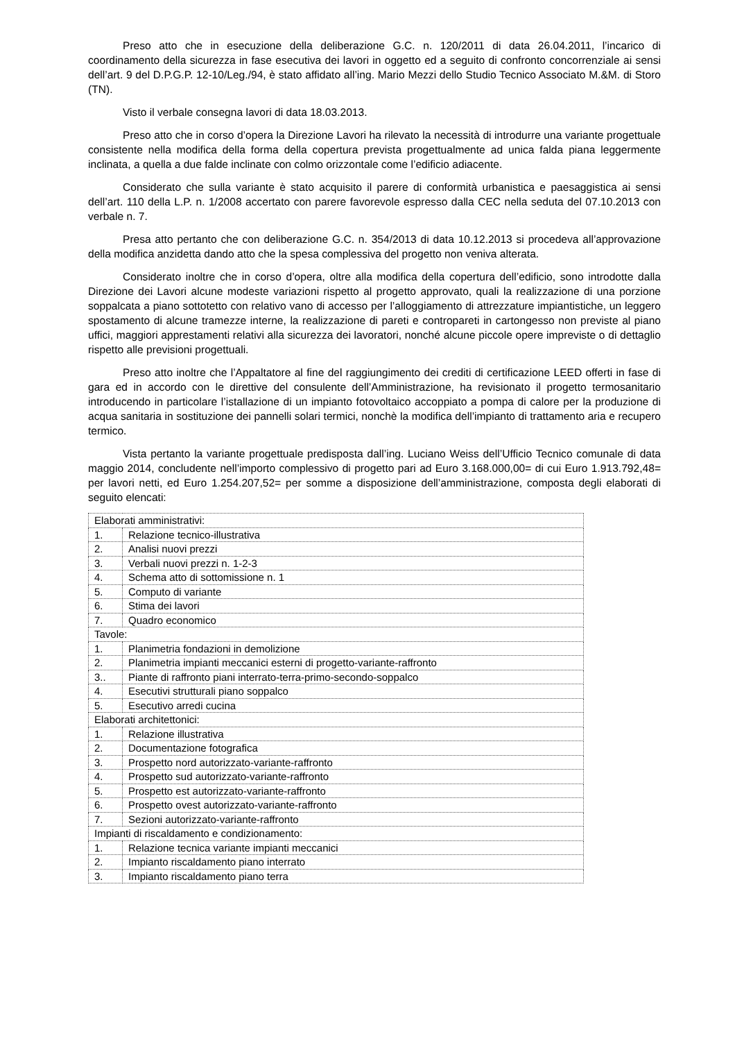Preso atto che in esecuzione della deliberazione G.C. n. 120/2011 di data 26.04.2011, l’incarico di coordinamento della sicurezza in fase esecutiva dei lavori in oggetto ed a seguito di confronto concorrenziale ai sensi dell’art. 9 del D.P.G.P. 12-10/Leg./94, è stato affidato all’ing. Mario Mezzi dello Studio Tecnico Associato M.&M. di Storo (TN).
Visto il verbale consegna lavori di data 18.03.2013.
Preso atto che in corso d’opera la Direzione Lavori ha rilevato la necessità di introdurre una variante progettuale consistente nella modifica della forma della copertura prevista progettualmente ad unica falda piana leggermente inclinata, a quella a due falde inclinate con colmo orizzontale come l’edificio adiacente.
Considerato che sulla variante è stato acquisito il parere di conformità urbanistica e paesaggistica ai sensi dell’art. 110 della L.P. n. 1/2008 accertato con parere favorevole espresso dalla CEC nella seduta del 07.10.2013 con verbale n. 7.
Presa atto pertanto che con deliberazione G.C. n. 354/2013 di data 10.12.2013 si procedeva all’approvazione della modifica anzidetta dando atto che la spesa complessiva del progetto non veniva alterata.
Considerato inoltre che in corso d’opera, oltre alla modifica della copertura dell’edificio, sono introdotte dalla Direzione dei Lavori alcune modeste variazioni rispetto al progetto approvato, quali la realizzazione di una porzione soppalcata a piano sottotetto con relativo vano di accesso per l’alloggiamento di attrezzature impiantistiche, un leggero spostamento di alcune tramezze interne, la realizzazione di pareti e contropareti in cartongesso non previste al piano uffici, maggiori apprestamenti relativi alla sicurezza dei lavoratori, nonché alcune piccole opere impreviste o di dettaglio rispetto alle previsioni progettuali.
Preso atto inoltre che l’Appaltatore al fine del raggiungimento dei crediti di certificazione LEED offerti in fase di gara ed in accordo con le direttive del consulente dell’Amministrazione, ha revisionato il progetto termosanitario introducendo in particolare l’istallazione di un impianto fotovoltaico accoppiato a pompa di calore per la produzione di acqua sanitaria in sostituzione dei pannelli solari termici, nonchè la modifica dell’impianto di trattamento aria e recupero termico.
Vista pertanto la variante progettuale predisposta dall’ing. Luciano Weiss dell’Ufficio Tecnico comunale di data maggio 2014, concludente nell’importo complessivo di progetto pari ad Euro 3.168.000,00= di cui Euro 1.913.792,48= per lavori netti, ed Euro 1.254.207,52= per somme a disposizione dell’amministrazione, composta degli elaborati di seguito elencati:
| Elaborati amministrativi: | |
| 1. | Relazione tecnico-illustrativa |
| 2. | Analisi nuovi prezzi |
| 3. | Verbali nuovi prezzi n. 1-2-3 |
| 4. | Schema atto di sottomissione n. 1 |
| 5. | Computo di variante |
| 6. | Stima dei lavori |
| 7. | Quadro economico |
| Tavole: | |
| 1. | Planimetria fondazioni in demolizione |
| 2. | Planimetria impianti meccanici esterni di progetto-variante-raffronto |
| 3.. | Piante di raffronto piani interrato-terra-primo-secondo-soppalco |
| 4. | Esecutivi strutturali piano soppalco |
| 5. | Esecutivo arredi cucina |
| Elaborati architettonici: | |
| 1. | Relazione illustrativa |
| 2. | Documentazione fotografica |
| 3. | Prospetto nord autorizzato-variante-raffronto |
| 4. | Prospetto sud autorizzato-variante-raffronto |
| 5. | Prospetto est autorizzato-variante-raffronto |
| 6. | Prospetto ovest autorizzato-variante-raffronto |
| 7. | Sezioni autorizzato-variante-raffronto |
| Impianti di riscaldamento e condizionamento: | |
| 1. | Relazione tecnica variante impianti meccanici |
| 2. | Impianto riscaldamento piano interrato |
| 3. | Impianto riscaldamento piano terra |